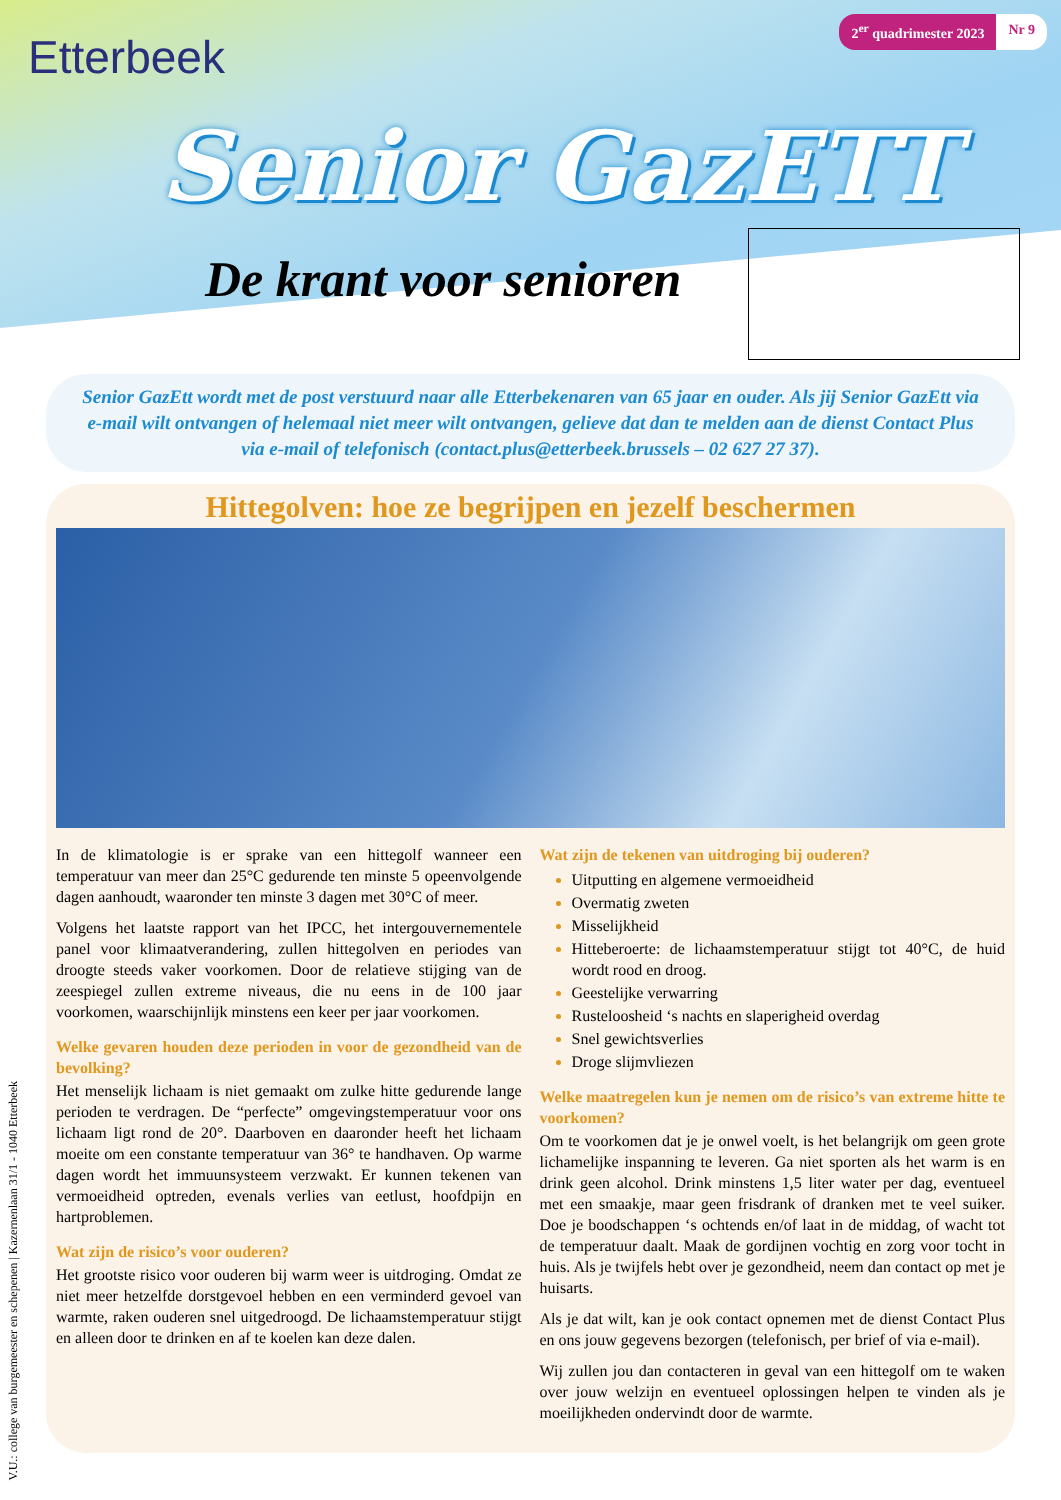Etterbeek
2<sup>er</sup> quadrimester 2023 Nr 9
Senior GazETT
De krant voor senioren
Senior GazEtt wordt met de post verstuurd naar alle Etterbekenaren van 65 jaar en ouder. Als jij Senior GazEtt via e-mail wilt ontvangen of helemaal niet meer wilt ontvangen, gelieve dat dan te melden aan de dienst Contact Plus via e-mail of telefonisch (contact.plus@etterbeek.brussels – 02 627 27 37).
Hittegolven: hoe ze begrijpen en jezelf beschermen
In de klimatologie is er sprake van een hittegolf wanneer een temperatuur van meer dan 25°C gedurende ten minste 5 opeenvolgende dagen aanhoudt, waaronder ten minste 3 dagen met 30°C of meer.
Volgens het laatste rapport van het IPCC, het intergouvernementele panel voor klimaatverandering, zullen hittegolven en periodes van droogte steeds vaker voorkomen. Door de relatieve stijging van de zeespiegel zullen extreme niveaus, die nu eens in de 100 jaar voorkomen, waarschijnlijk minstens een keer per jaar voorkomen.
Welke gevaren houden deze perioden in voor de gezondheid van de bevolking?
Het menselijk lichaam is niet gemaakt om zulke hitte gedurende lange perioden te verdragen. De “perfecte” omgevingstemperatuur voor ons lichaam ligt rond de 20°. Daarboven en daaronder heeft het lichaam moeite om een constante temperatuur van 36° te handhaven. Op warme dagen wordt het immuunsysteem verzwakt. Er kunnen tekenen van vermoeidheid optreden, evenals verlies van eetlust, hoofdpijn en hartproblemen.
Wat zijn de risico’s voor ouderen?
Het grootste risico voor ouderen bij warm weer is uitdroging. Omdat ze niet meer hetzelfde dorstgevoel hebben en een verminderd gevoel van warmte, raken ouderen snel uitgedroogd. De lichaamstemperatuur stijgt en alleen door te drinken en af te koelen kan deze dalen.
Wat zijn de tekenen van uitdroging bij ouderen?
Uitputting en algemene vermoeidheid
Overmatig zweten
Misselijkheid
Hitteberoerte: de lichaamstemperatuur stijgt tot 40°C, de huid wordt rood en droog.
Geestelijke verwarring
Rusteloosheid ‘s nachts en slaperigheid overdag
Snel gewichtsverlies
Droge slijmvliezen
Welke maatregelen kun je nemen om de risico’s van extreme hitte te voorkomen?
Om te voorkomen dat je je onwel voelt, is het belangrijk om geen grote lichamelijke inspanning te leveren. Ga niet sporten als het warm is en drink geen alcohol. Drink minstens 1,5 liter water per dag, eventueel met een smaakje, maar geen frisdrank of dranken met te veel suiker. Doe je boodschappen ‘s ochtends en/of laat in de middag, of wacht tot de temperatuur daalt. Maak de gordijnen vochtig en zorg voor tocht in huis. Als je twijfels hebt over je gezondheid, neem dan contact op met je huisarts.
Als je dat wilt, kan je ook contact opnemen met de dienst Contact Plus en ons jouw gegevens bezorgen (telefonisch, per brief of via e-mail).
Wij zullen jou dan contacteren in geval van een hittegolf om te waken over jouw welzijn en eventueel oplossingen helpen te vinden als je moeilijkheden ondervindt door de warmte.
V.U.: college van burgemeester en schepenen | Kazernenlaan 31/1 - 1040 Etterbeek